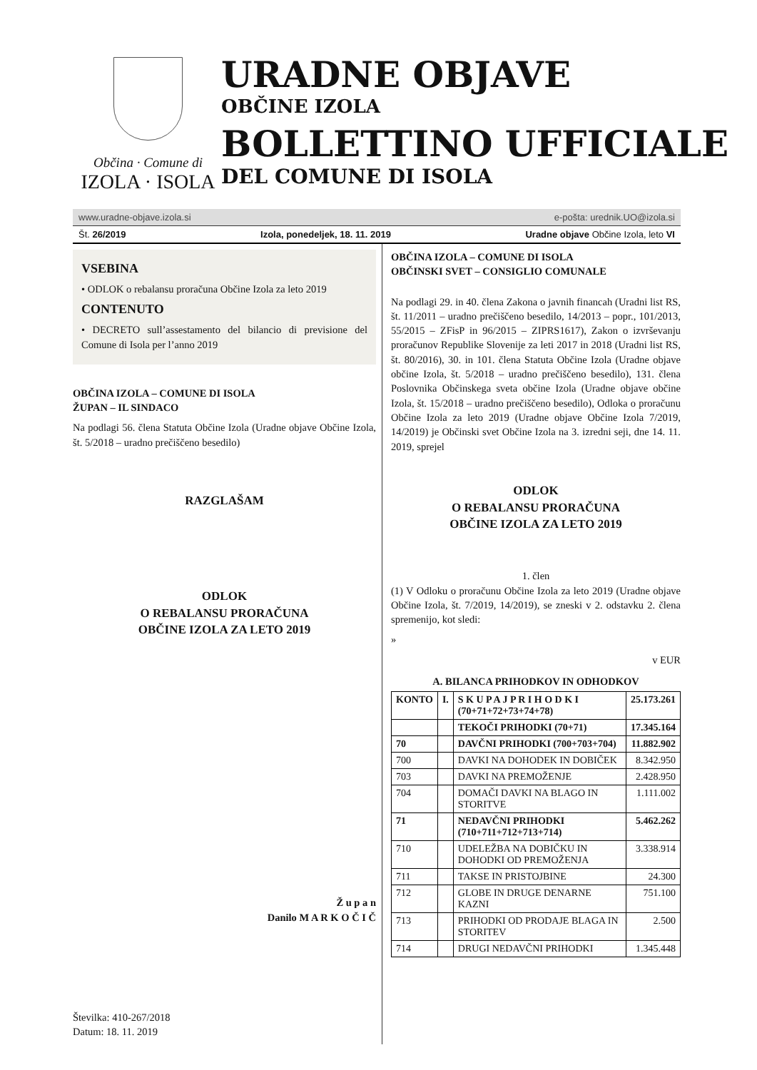Občina · Comune di
IZOLA · ISOLA
URADNE OBJAVE
OBČINE IZOLA
BOLLETTINO UFFICIALE
DEL COMUNE DI ISOLA
www.uradne-objave.izola.si e-pošta: urednik.UO@izola.si
Št. 26/2019 Izola, ponedeljek, 18. 11. 2019 Uradne objave Občine Izola, leto VI
VSEBINA
• ODLOK o rebalansu proračuna Občine Izola za leto 2019
CONTENUTO
• DECRETO sull’assestamento del bilancio di previsione del Comune di Isola per l’anno 2019
OBČINA IZOLA – COMUNE DI ISOLA
ŽUPAN – IL SINDACO
Na podlagi 56. člena Statuta Občine Izola (Uradne objave Občine Izola, št. 5/2018 – uradno prečiščeno besedilo)
RAZGLAŠAM
ODLOK
O REBALANSU PRORAČUNA
OBČINE IZOLA ZA LETO 2019
Ž u p a n
Danilo M A R K O Č I Č
Številka: 410-267/2018
Datum: 18. 11. 2019
OBČINA IZOLA – COMUNE DI ISOLA
OBČINSKI SVET – CONSIGLIO COMUNALE
Na podlagi 29. in 40. člena Zakona o javnih financah (Uradni list RS, št. 11/2011 – uradno prečiščeno besedilo, 14/2013 – popr., 101/2013, 55/2015 – ZFisP in 96/2015 – ZIPRS1617), Zakon o izvrševanju proračunov Republike Slovenije za leti 2017 in 2018 (Uradni list RS, št. 80/2016), 30. in 101. člena Statuta Občine Izola (Uradne objave občine Izola, št. 5/2018 – uradno prečiščeno besedilo), 131. člena Poslovnika Občinskega sveta občine Izola (Uradne objave občine Izola, št. 15/2018 – uradno prečiščeno besedilo), Odloka o proračunu Občine Izola za leto 2019 (Uradne objave Občine Izola 7/2019, 14/2019) je Občinski svet Občine Izola na 3. izredni seji, dne 14. 11. 2019, sprejel
ODLOK
O REBALANSU PRORAČUNA
OBČINE IZOLA ZA LETO 2019
1. člen
(1) V Odloku o proračunu Občine Izola za leto 2019 (Uradne objave Občine Izola, št. 7/2019, 14/2019), se zneski v 2. odstavku 2. člena spremenijo, kot sledi:
»
v EUR
A. BILANCA PRIHODKOV IN ODHODKOV
| KONTO | I. | S K U P A J P R I H O D K I (70+71+72+73+74+78) | 25.173.261 |
| | | TEKOČI PRIHODKI (70+71) | 17.345.164 |
| 70 | | DAVČNI PRIHODKI (700+703+704) | 11.882.902 |
| 700 | | DAVKI NA DOHODEK IN DOBIČEK | 8.342.950 |
| 703 | | DAVKI NA PREMOŽENJE | 2.428.950 |
| 704 | | DOMAČI DAVKI NA BLAGO IN STORITVE | 1.111.002 |
| 71 | | NEDAVČNI PRIHODKI (710+711+712+713+714) | 5.462.262 |
| 710 | | UDELEŽBA NA DOBIČKU IN DOHODKI OD PREMOŽENJA | 3.338.914 |
| 711 | | TAKSE IN PRISTOJBINE | 24.300 |
| 712 | | GLOBE IN DRUGE DENARNE KAZNI | 751.100 |
| 713 | | PRIHODKI OD PRODAJE BLAGA IN STORITEV | 2.500 |
| 714 | | DRUGI NEDAVČNI PRIHODKI | 1.345.448 |